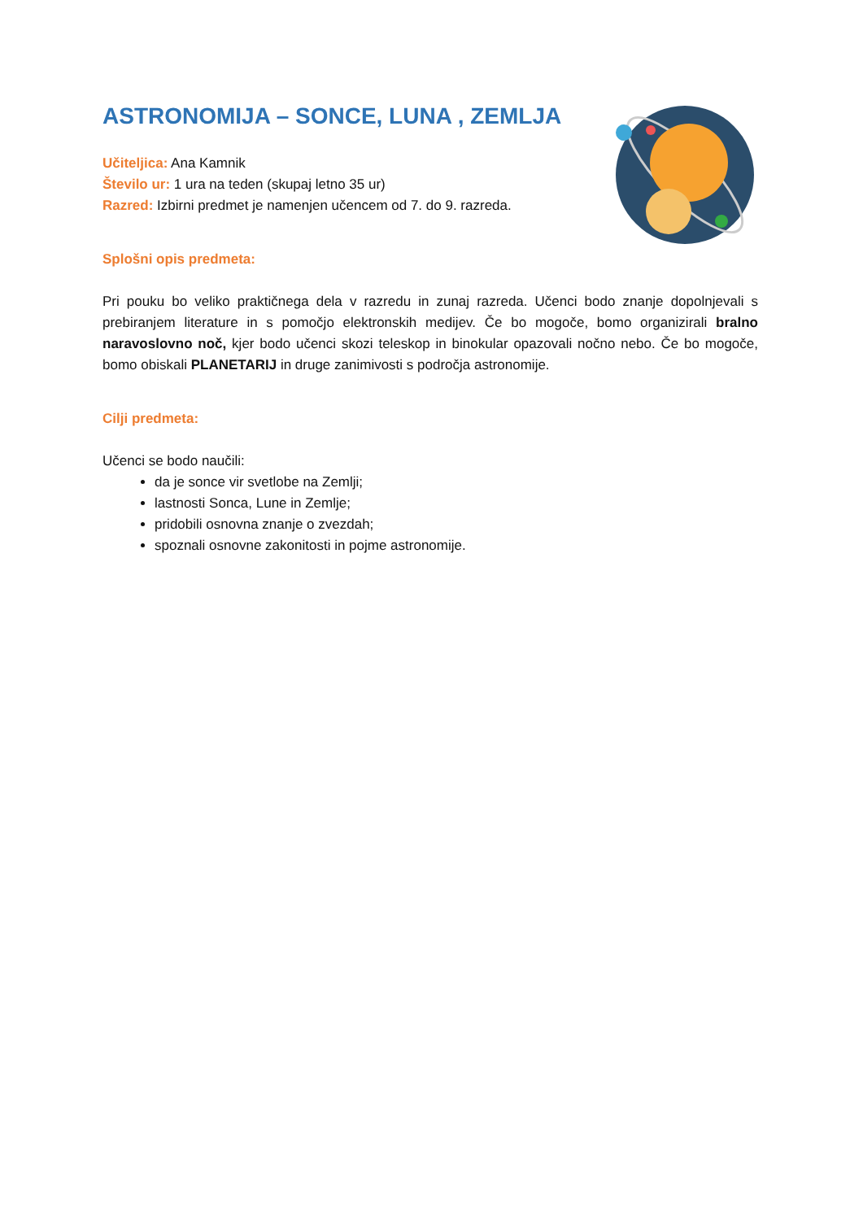ASTRONOMIJA – SONCE, LUNA , ZEMLJA
Učiteljica: Ana Kamnik
Število ur: 1 ura na teden (skupaj letno 35 ur)
Razred: Izbirni predmet je namenjen učencem od 7. do 9. razreda.
Splošni opis predmeta:
Pri pouku bo veliko praktičnega dela v razredu in zunaj razreda. Učenci bodo znanje dopolnjevali s prebiranjem literature in s pomočjo elektronskih medijev. Če bo mogoče, bomo organizirali bralno naravoslovno noč, kjer bodo učenci skozi teleskop in binokular opazovali nočno nebo. Če bo mogoče, bomo obiskali PLANETARIJ in druge zanimivosti s področja astronomije.
Cilji predmeta:
Učenci se bodo naučili:
da je sonce vir svetlobe na Zemlji;
lastnosti Sonca, Lune in Zemlje;
pridobili osnovna znanje o zvezdah;
spoznali osnovne zakonitosti in pojme astronomije.